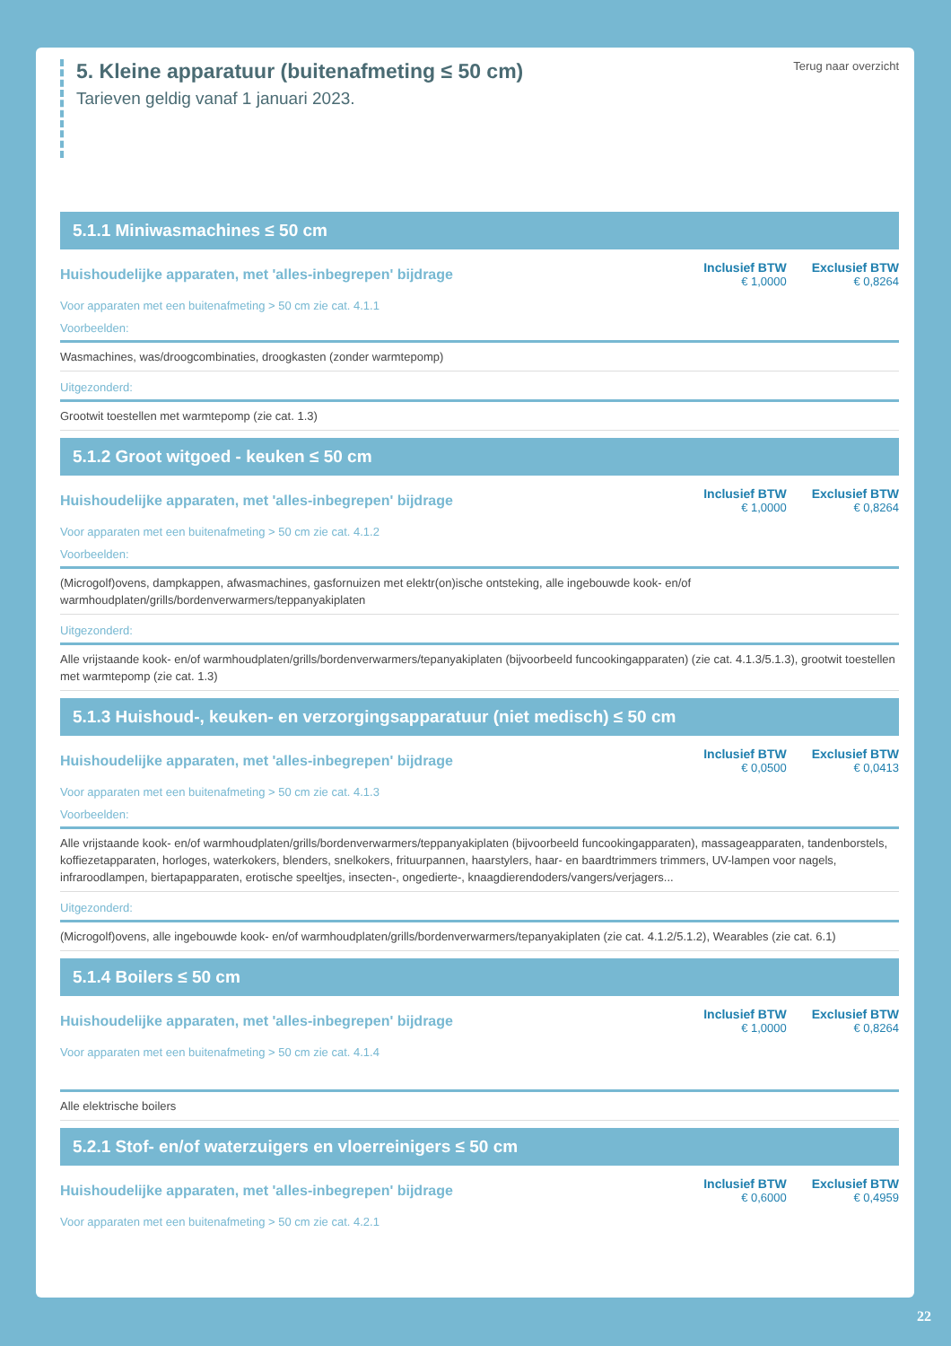5. Kleine apparatuur (buitenafmeting ≤ 50 cm)
Tarieven geldig vanaf 1 januari 2023.
Terug naar overzicht
5.1.1 Miniwasmachines ≤ 50 cm
Huishoudelijke apparaten, met 'alles-inbegrepen' bijdrage
Inclusief BTW
€ 1,0000
Exclusief BTW
€ 0,8264
Voor apparaten met een buitenafmeting > 50 cm zie cat. 4.1.1
Voorbeelden:
Wasmachines, was/droogcombinaties, droogkasten (zonder warmtepomp)
Uitgezonderd:
Grootwit toestellen met warmtepomp (zie cat. 1.3)
5.1.2 Groot witgoed - keuken ≤ 50 cm
Huishoudelijke apparaten, met 'alles-inbegrepen' bijdrage
Inclusief BTW
€ 1,0000
Exclusief BTW
€ 0,8264
Voor apparaten met een buitenafmeting > 50 cm zie cat. 4.1.2
Voorbeelden:
(Microgolf)ovens, dampkappen, afwasmachines, gasfornuizen met elektr(on)ische ontsteking, alle ingebouwde kook- en/of warmhoudplaten/grills/bordenverwarmers/teppanyakiplaten
Uitgezonderd:
Alle vrijstaande kook- en/of warmhoudplaten/grills/bordenverwarmers/tepanyakiplaten (bijvoorbeeld funcookingapparaten) (zie cat. 4.1.3/5.1.3), grootwit toestellen met warmtepomp (zie cat. 1.3)
5.1.3 Huishoud-, keuken- en verzorgingsapparatuur (niet medisch) ≤ 50 cm
Huishoudelijke apparaten, met 'alles-inbegrepen' bijdrage
Inclusief BTW
€ 0,0500
Exclusief BTW
€ 0,0413
Voor apparaten met een buitenafmeting > 50 cm zie cat. 4.1.3
Voorbeelden:
Alle vrijstaande kook- en/of warmhoudplaten/grills/bordenverwarmers/teppanyakiplaten (bijvoorbeeld funcookingapparaten), massageapparaten, tandenborstels, koffiezetapparaten, horloges, waterkokers, blenders, snelkokers, frituurpannen, haarstylers, haar- en baardtrimmers trimmers, UV-lampen voor nagels, infraroodlampen, biertapapparaten, erotische speeltjes, insecten-, ongedierte-, knaagdierendoders/vangers/verjagers...
Uitgezonderd:
(Microgolf)ovens, alle ingebouwde kook- en/of warmhoudplaten/grills/bordenverwarmers/tepanyakiplaten (zie cat. 4.1.2/5.1.2), Wearables (zie cat. 6.1)
5.1.4 Boilers ≤ 50 cm
Huishoudelijke apparaten, met 'alles-inbegrepen' bijdrage
Inclusief BTW
€ 1,0000
Exclusief BTW
€ 0,8264
Voor apparaten met een buitenafmeting > 50 cm zie cat. 4.1.4
Alle elektrische boilers
5.2.1 Stof- en/of waterzuigers en vloerreinigers ≤ 50 cm
Huishoudelijke apparaten, met 'alles-inbegrepen' bijdrage
Inclusief BTW
€ 0,6000
Exclusief BTW
€ 0,4959
Voor apparaten met een buitenafmeting > 50 cm zie cat. 4.2.1
22